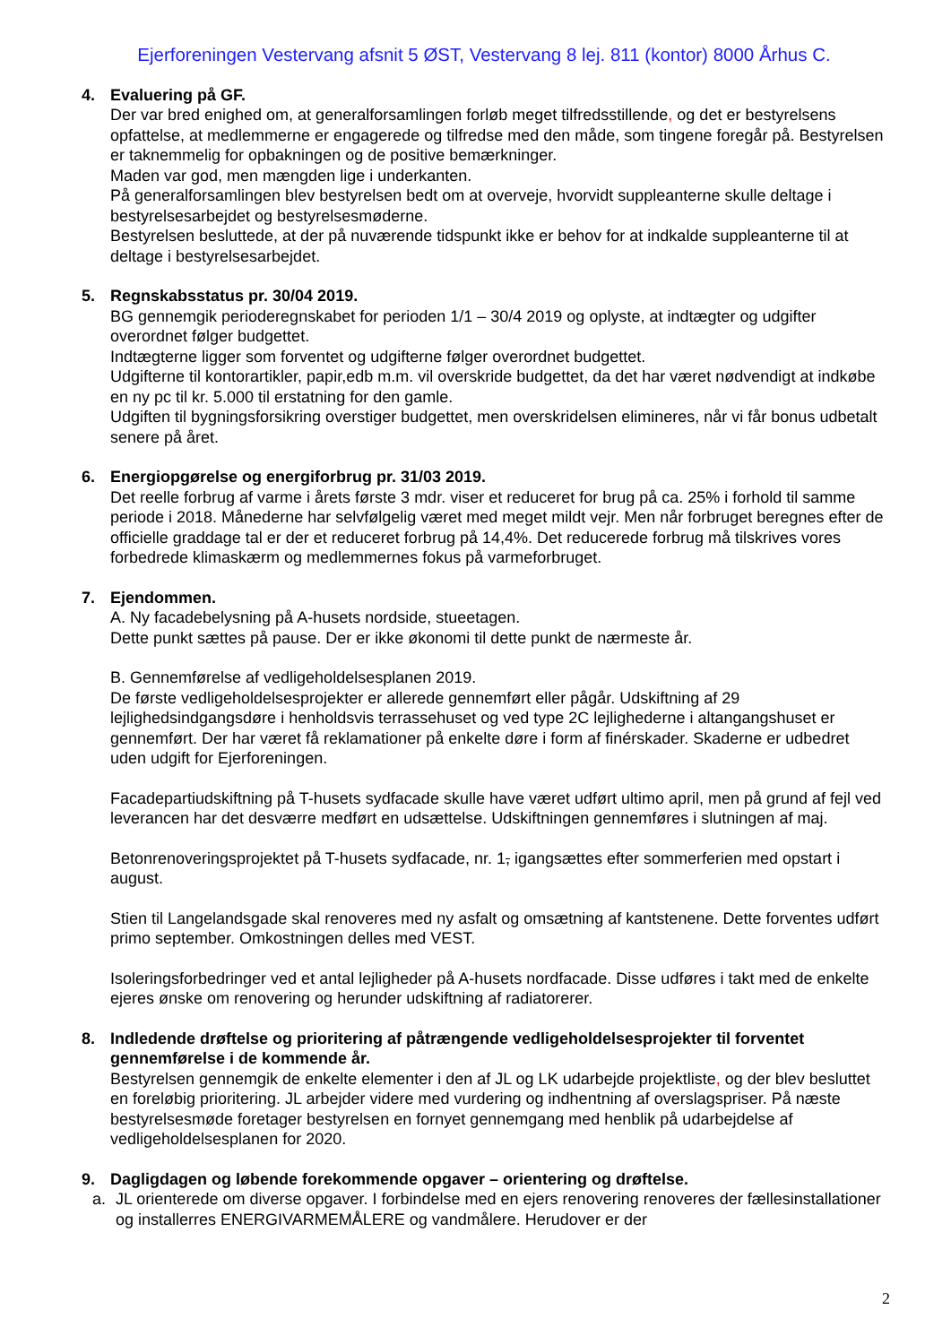Ejerforeningen Vestervang afsnit 5 ØST, Vestervang 8 lej. 811 (kontor) 8000 Århus C.
4. Evaluering på GF.
Der var bred enighed om, at generalforsamlingen forløb meget tilfredsstillende, og det er bestyrelsens opfattelse, at medlemmerne er engagerede og tilfredse med den måde, som tingene foregår på. Bestyrelsen er taknemmelig for opbakningen og de positive bemærkninger.
Maden var god, men mængden lige i underkanten.
På generalforsamlingen blev bestyrelsen bedt om at overveje, hvorvidt suppleanterne skulle deltage i bestyrelsesarbejdet og bestyrelsesmøderne.
Bestyrelsen besluttede, at der på nuværende tidspunkt ikke er behov for at indkalde suppleanterne til at deltage i bestyrelsesarbejdet.
5. Regnskabsstatus pr. 30/04 2019.
BG gennemgik perioderegnskabet for perioden 1/1 – 30/4 2019 og oplyste, at indtægter og udgifter overordnet følger budgettet.
Indtægterne ligger som forventet og udgifterne følger overordnet budgettet.
Udgifterne til kontorartikler, papir,edb m.m. vil overskride budgettet, da det har været nødvendigt at indkøbe en ny pc til kr. 5.000 til erstatning for den gamle.
Udgiften til bygningsforsikring overstiger budgettet, men overskridelsen elimineres, når vi får bonus udbetalt senere på året.
6. Energiopgørelse og energiforbrug pr. 31/03 2019.
Det reelle forbrug af varme i årets første 3 mdr. viser et reduceret for brug på ca. 25% i forhold til samme periode i 2018. Månederne har selvfølgelig været med meget mildt vejr. Men når forbruget beregnes efter de officielle graddage tal er der et reduceret forbrug på 14,4%. Det reducerede forbrug må tilskrives vores forbedrede klimaskærm og medlemmernes fokus på varmeforbruget.
7. Ejendommen.
A. Ny facadebelysning på A-husets nordside, stueetagen.
Dette punkt sættes på pause. Der er ikke økonomi til dette punkt de nærmeste år.
B. Gennemførelse af vedligeholdelsesplanen 2019.
De første vedligeholdelsesprojekter er allerede gennemført eller pågår. Udskiftning af 29 lejlighedsindgangsdøre i henholdsvis terrassehuset og ved type 2C lejlighederne i altangangshuset er gennemført. Der har været få reklamationer på enkelte døre i form af finérskader. Skaderne er udbedret uden udgift for Ejerforeningen.
Facadepartiudskiftning på T-husets sydfacade skulle have været udført ultimo april, men på grund af fejl ved leverancen har det desværre medført en udsættelse. Udskiftningen gennemføres i slutningen af maj.
Betonrenoveringsprojektet på T-husets sydfacade, nr. 1, igangsættes efter sommerferien med opstart i august.
Stien til Langelandsgade skal renoveres med ny asfalt og omsætning af kantstenene. Dette forventes udført primo september. Omkostningen delles med VEST.
Isoleringsforbedringer ved et antal lejligheder på A-husets nordfacade. Disse udføres i takt med de enkelte ejeres ønske om renovering og herunder udskiftning af radiatorerer.
8. Indledende drøftelse og prioritering af påtrængende vedligeholdelsesprojekter til forventet gennemførelse i de kommende år.
Bestyrelsen gennemgik de enkelte elementer i den af JL og LK udarbejde projektliste, og der blev besluttet en foreløbig prioritering. JL arbejder videre med vurdering og indhentning af overslagspriser. På næste bestyrelsesmøde foretager bestyrelsen en fornyet gennemgang med henblik på udarbejdelse af vedligeholdelsesplanen for 2020.
9. Dagligdagen og løbende forekommende opgaver – orientering og drøftelse.
a. JL orienterede om diverse opgaver. I forbindelse med en ejers renovering renoveres der fællesinstallationer og installerres ENERGIVARMEMÅLERE og vandmålere. Herudover er der
2